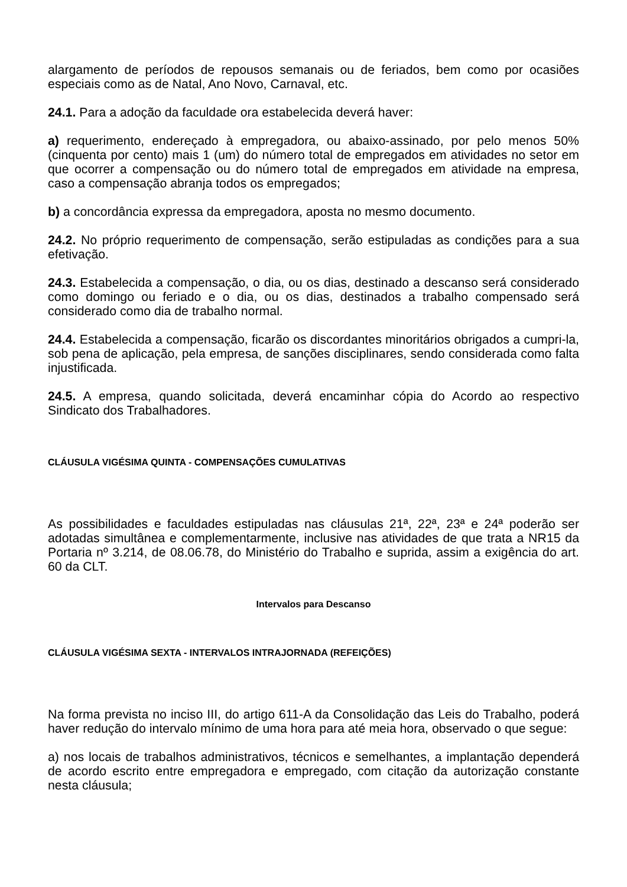alargamento de períodos de repousos semanais ou de feriados, bem como por ocasiões especiais como as de Natal, Ano Novo, Carnaval, etc.
24.1. Para a adoção da faculdade ora estabelecida deverá haver:
a) requerimento, endereçado à empregadora, ou abaixo-assinado, por pelo menos 50% (cinquenta por cento) mais 1 (um) do número total de empregados em atividades no setor em que ocorrer a compensação ou do número total de empregados em atividade na empresa, caso a compensação abranja todos os empregados;
b) a concordância expressa da empregadora, aposta no mesmo documento.
24.2. No próprio requerimento de compensação, serão estipuladas as condições para a sua efetivação.
24.3. Estabelecida a compensação, o dia, ou os dias, destinado a descanso será considerado como domingo ou feriado e o dia, ou os dias, destinados a trabalho compensado será considerado como dia de trabalho normal.
24.4. Estabelecida a compensação, ficarão os discordantes minoritários obrigados a cumpri-la, sob pena de aplicação, pela empresa, de sanções disciplinares, sendo considerada como falta injustificada.
24.5. A empresa, quando solicitada, deverá encaminhar cópia do Acordo ao respectivo Sindicato dos Trabalhadores.
CLÁUSULA VIGÉSIMA QUINTA - COMPENSAÇÕES CUMULATIVAS
As possibilidades e faculdades estipuladas nas cláusulas 21ª, 22ª, 23ª e 24ª poderão ser adotadas simultânea e complementarmente, inclusive nas atividades de que trata a NR15 da Portaria nº 3.214, de 08.06.78, do Ministério do Trabalho e suprida, assim a exigência do art. 60 da CLT.
Intervalos para Descanso
CLÁUSULA VIGÉSIMA SEXTA - INTERVALOS INTRAJORNADA (REFEIÇÕES)
Na forma prevista no inciso III, do artigo 611-A da Consolidação das Leis do Trabalho, poderá haver redução do intervalo mínimo de uma hora para até meia hora, observado o que segue:
a) nos locais de trabalhos administrativos, técnicos e semelhantes, a implantação dependerá de acordo escrito entre empregadora e empregado, com citação da autorização constante nesta cláusula;